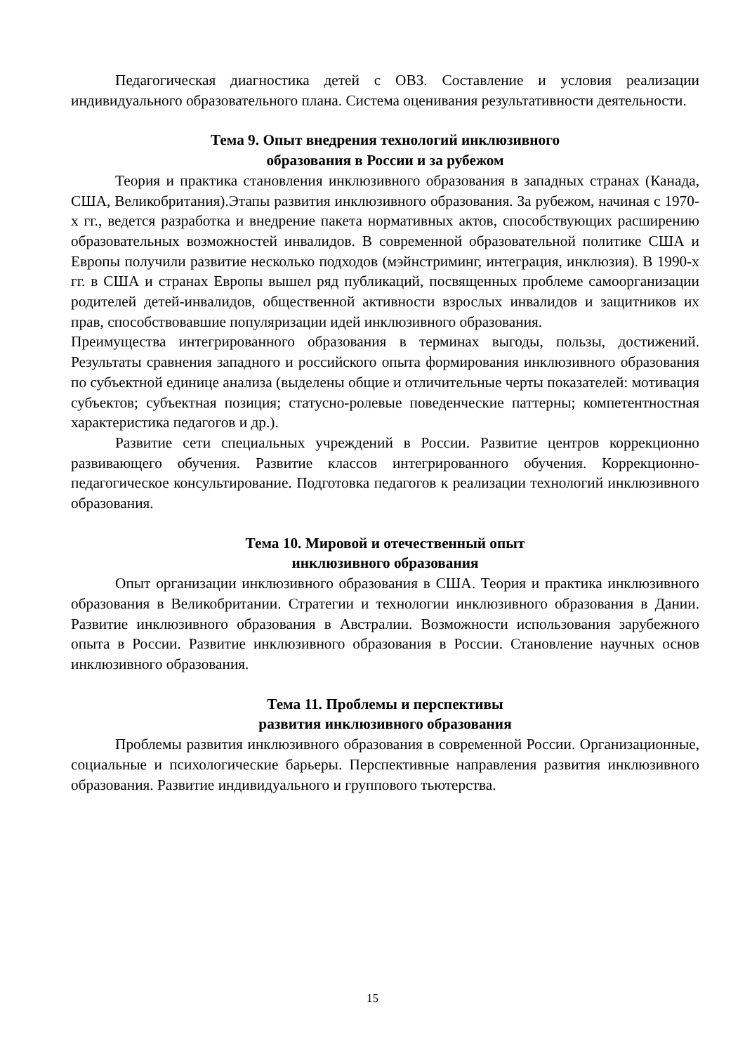Педагогическая диагностика детей с ОВЗ. Составление и условия реализации индивидуального образовательного плана. Система оценивания результативности деятельности.
Тема 9. Опыт внедрения технологий инклюзивного
образования в России и за рубежом
Теория и практика становления инклюзивного образования в западных странах (Канада, США, Великобритания).Этапы развития инклюзивного образования. За рубежом, начиная с 1970-х гг., ведется разработка и внедрение пакета нормативных актов, способствующих расширению образовательных возможностей инвалидов. В современной образовательной политике США и Европы получили развитие несколько подходов (мэйнстриминг, интеграция, инклюзия). В 1990-х гг. в США и странах Европы вышел ряд публикаций, посвященных проблеме самоорганизации родителей детей-инвалидов, общественной активности взрослых инвалидов и защитников их прав, способствовавшие популяризации идей инклюзивного образования.
Преимущества интегрированного образования в терминах выгоды, пользы, достижений. Результаты сравнения западного и российского опыта формирования инклюзивного образования по субъектной единице анализа (выделены общие и отличительные черты показателей: мотивация субъектов; субъектная позиция; статусно-ролевые поведенческие паттерны; компетентностная характеристика педагогов и др.).
Развитие сети специальных учреждений в России. Развитие центров коррекционно развивающего обучения. Развитие классов интегрированного обучения. Коррекционно-педагогическое консультирование. Подготовка педагогов к реализации технологий инклюзивного образования.
Тема 10. Мировой и отечественный опыт
инклюзивного образования
Опыт организации инклюзивного образования в США. Теория и практика инклюзивного образования в Великобритании. Стратегии и технологии инклюзивного образования в Дании. Развитие инклюзивного образования в Австралии. Возможности использования зарубежного опыта в России. Развитие инклюзивного образования в России. Становление научных основ инклюзивного образования.
Тема 11. Проблемы и перспективы
развития инклюзивного образования
Проблемы развития инклюзивного образования в современной России. Организационные, социальные и психологические барьеры. Перспективные направления развития инклюзивного образования. Развитие индивидуального и группового тьютерства.
15